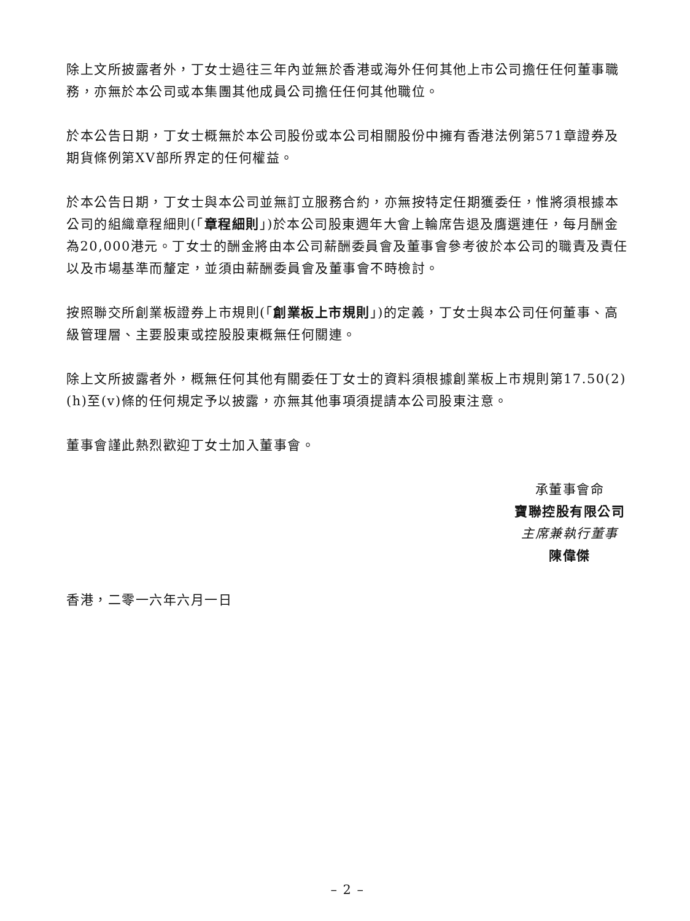除上文所披露者外，丁女士過往三年內並無於香港或海外任何其他上市公司擔任任何董事職務，亦無於本公司或本集團其他成員公司擔任任何其他職位。
於本公告日期，丁女士概無於本公司股份或本公司相關股份中擁有香港法例第571章證券及期貨條例第XV部所界定的任何權益。
於本公告日期，丁女士與本公司並無訂立服務合約，亦無按特定任期獲委任，惟將須根據本公司的組織章程細則(「章程細則」)於本公司股東週年大會上輪席告退及膺選連任，每月酬金為20,000港元。丁女士的酬金將由本公司薪酬委員會及董事會參考彼於本公司的職責及責任以及市場基準而釐定，並須由薪酬委員會及董事會不時檢討。
按照聯交所創業板證券上市規則(「創業板上市規則」)的定義，丁女士與本公司任何董事、高級管理層、主要股東或控股股東概無任何關連。
除上文所披露者外，概無任何其他有關委任丁女士的資料須根據創業板上市規則第17.50(2)(h)至(v)條的任何規定予以披露，亦無其他事項須提請本公司股東注意。
董事會謹此熱烈歡迎丁女士加入董事會。
承董事會命
寶聯控股有限公司
主席兼執行董事
陳偉傑
香港，二零一六年六月一日
– 2 –